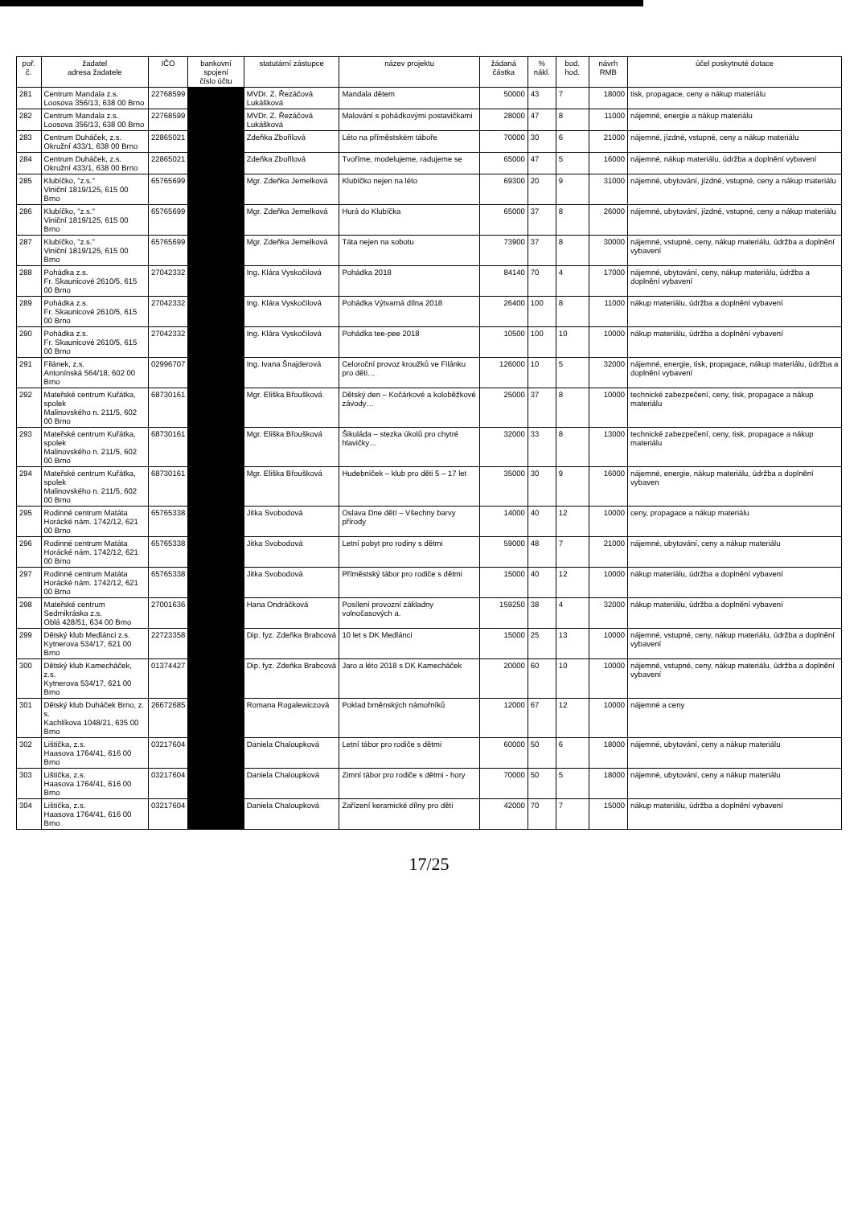| poř. č. | žadatel adresa žadatele | IČO | bankovní spojení číslo účtu | statutární zástupce | název projektu | žádaná částka | % nákl. | bod. hod. | návrh RMB | účel poskytnuté dotace |
| --- | --- | --- | --- | --- | --- | --- | --- | --- | --- | --- |
| 281 | Centrum Mandala z.s. Loosova 356/13, 638 00 Brno | 22768599 | | MVDr. Z. Řezáčová Lukášková | Mandala dětem | 50000 | 43 | 7 | 18000 | tisk, propagace, ceny a nákup materiálu |
| 282 | Centrum Mandala z.s. Loosova 356/13, 638 00 Brno | 22768599 | | MVDr. Z. Řezáčová Lukášková | Malování s pohádkovými postavičkami | 28000 | 47 | 8 | 11000 | nájemné, energie a nákup materiálu |
| 283 | Centrum Duháček, z.s. Okružní 433/1, 638 00 Brno | 22865021 | | Zdeňka Zbořilová | Léto na příměstském táboře | 70000 | 30 | 6 | 21000 | nájemné, jízdné, vstupné, ceny a nákup materiálu |
| 284 | Centrum Duháček, z.s. Okružní 433/1, 638 00 Brno | 22865021 | | Zdeňka Zbořilová | Tvoříme, modelujeme, radujeme se | 65000 | 47 | 5 | 16000 | nájemné, nákup materiálu, údržba a doplnění vybavení |
| 285 | Klubíčko, "z.s." Viniční 1819/125, 615 00 Brno | 65765699 | | Mgr. Zdeňka Jemelková | Klubíčko nejen na léto | 69300 | 20 | 9 | 31000 | nájemné, ubytování, jízdné, vstupné, ceny a nákup materiálu |
| 286 | Klubíčko, "z.s." Viniční 1819/125, 615 00 Brno | 65765699 | | Mgr. Zdeňka Jemelková | Hurá do Klubíčka | 65000 | 37 | 8 | 26000 | nájemné, ubytování, jízdné, vstupné, ceny a nákup materiálu |
| 287 | Klubíčko, "z.s." Viniční 1819/125, 615 00 Brno | 65765699 | | Mgr. Zdeňka Jemelková | Táta nejen na sobotu | 73900 | 37 | 8 | 30000 | nájemné, vstupné, ceny, nákup materiálu, údržba a doplnění vybavení |
| 288 | Pohádka z.s. Fr. Skaunicové 2610/5, 615 00 Brno | 27042332 | | Ing. Klára Vyskočilová | Pohádka 2018 | 84140 | 70 | 4 | 17000 | nájemné, ubytování, ceny, nákup materiálu, údržba a doplnění vybavení |
| 289 | Pohádka z.s. Fr. Skaunicové 2610/5, 615 00 Brno | 27042332 | | Ing. Klára Vyskočilová | Pohádka Výtvarná dílna 2018 | 26400 | 100 | 8 | 11000 | nákup materiálu, údržba a doplnění vybavení |
| 290 | Pohádka z.s. Fr. Skaunicové 2610/5, 615 00 Brno | 27042332 | | Ing. Klára Vyskočilová | Pohádka tee-pee 2018 | 10500 | 100 | 10 | 10000 | nákup materiálu, údržba a doplnění vybavení |
| 291 | Filánek, z.s. Antonínská 564/18, 602 00 Brno | 02996707 | | Ing. Ivana Šnajderová | Celoroční provoz kroužků ve Filánku pro děti… | 126000 | 10 | 5 | 32000 | nájemné, energie, tisk, propagace, nákup materiálu, údržba a doplnění vybavení |
| 292 | Mateřské centrum Kuřátka, spolek Malinovského n. 211/5, 602 00 Brno | 68730161 | | Mgr. Eliška Břoušková | Dětský den – Kočárkové a koloběžkové závody… | 25000 | 37 | 8 | 10000 | technické zabezpečení, ceny, tisk, propagace a nákup materiálu |
| 293 | Mateřské centrum Kuřátka, spolek Malinovského n. 211/5, 602 00 Brno | 68730161 | | Mgr. Eliška Břoušková | Šikuláda – stezka úkolů pro chytré hlavičky… | 32000 | 33 | 8 | 13000 | technické zabezpečení, ceny, tisk, propagace a nákup materiálu |
| 294 | Mateřské centrum Kuřátka, spolek Malinovského n. 211/5, 602 00 Brno | 68730161 | | Mgr. Eliška Břoušková | Hudebníček – klub pro děti 5 – 17 let | 35000 | 30 | 9 | 16000 | nájemné, energie, nákup materiálu, údržba a doplnění vybaven |
| 295 | Rodinné centrum Matáta Horácké nám. 1742/12, 621 00 Brno | 65765338 | | Jitka Svobodová | Oslava Dne dětí – Všechny barvy přírody | 14000 | 40 | 12 | 10000 | ceny, propagace a nákup materiálu |
| 296 | Rodinné centrum Matáta Horácké nám. 1742/12, 621 00 Brno | 65765338 | | Jitka Svobodová | Letní pobyt pro rodiny s dětmi | 59000 | 48 | 7 | 21000 | nájemné, ubytování, ceny a nákup materiálu |
| 297 | Rodinné centrum Matáta Horácké nám. 1742/12, 621 00 Brno | 65765338 | | Jitka Svobodová | Příměstský tábor pro rodiče s dětmi | 15000 | 40 | 12 | 10000 | nákup materiálu, údržba a doplnění vybavení |
| 298 | Mateřské centrum Sedmikráska z.s. Oblá 428/51, 634 00 Brno | 27001636 | | Hana Ondráčková | Posílení provozní základny volnočasových a. | 159250 | 38 | 4 | 32000 | nákup materiálu, údržba a doplnění vybavení |
| 299 | Dětský klub Medlánci z.s. Kytnerova 534/17, 621 00 Brno | 22723358 | | Dip. fyz. Zdeňka Brabcová | 10 let s DK Medlánci | 15000 | 25 | 13 | 10000 | nájemné, vstupné, ceny, nákup materiálu, údržba a doplnění vybavení |
| 300 | Dětský klub Kamecháček, z.s. Kytnerova 534/17, 621 00 Brno | 01374427 | | Dip. fyz. Zdeňka Brabcová | Jaro a léto 2018 s DK Kamecháček | 20000 | 60 | 10 | 10000 | nájemné, vstupné, ceny, nákup materiálu, údržba a doplnění vybavení |
| 301 | Dětský klub Duháček Brno, z. s. Kachlíkova 1048/21, 635 00 Brno | 26672685 | | Romana Rogalewiczová | Poklad brněnských námořníků | 12000 | 67 | 12 | 10000 | nájemné a ceny |
| 302 | Lištička, z.s. Haasova 1764/41, 616 00 Brno | 03217604 | | Daniela Chaloupková | Letní tábor pro rodiče s dětmi | 60000 | 50 | 6 | 18000 | nájemné, ubytování, ceny a nákup materiálu |
| 303 | Lištička, z.s. Haasova 1764/41, 616 00 Brno | 03217604 | | Daniela Chaloupková | Zimní tábor pro rodiče s dětmi - hory | 70000 | 50 | 5 | 18000 | nájemné, ubytování, ceny a nákup materiálu |
| 304 | Lištička, z.s. Haasova 1764/41, 616 00 Brno | 03217604 | | Daniela Chaloupková | Zařízení keramické dílny pro děti | 42000 | 70 | 7 | 15000 | nákup materiálu, údržba a doplnění vybavení |
17/25